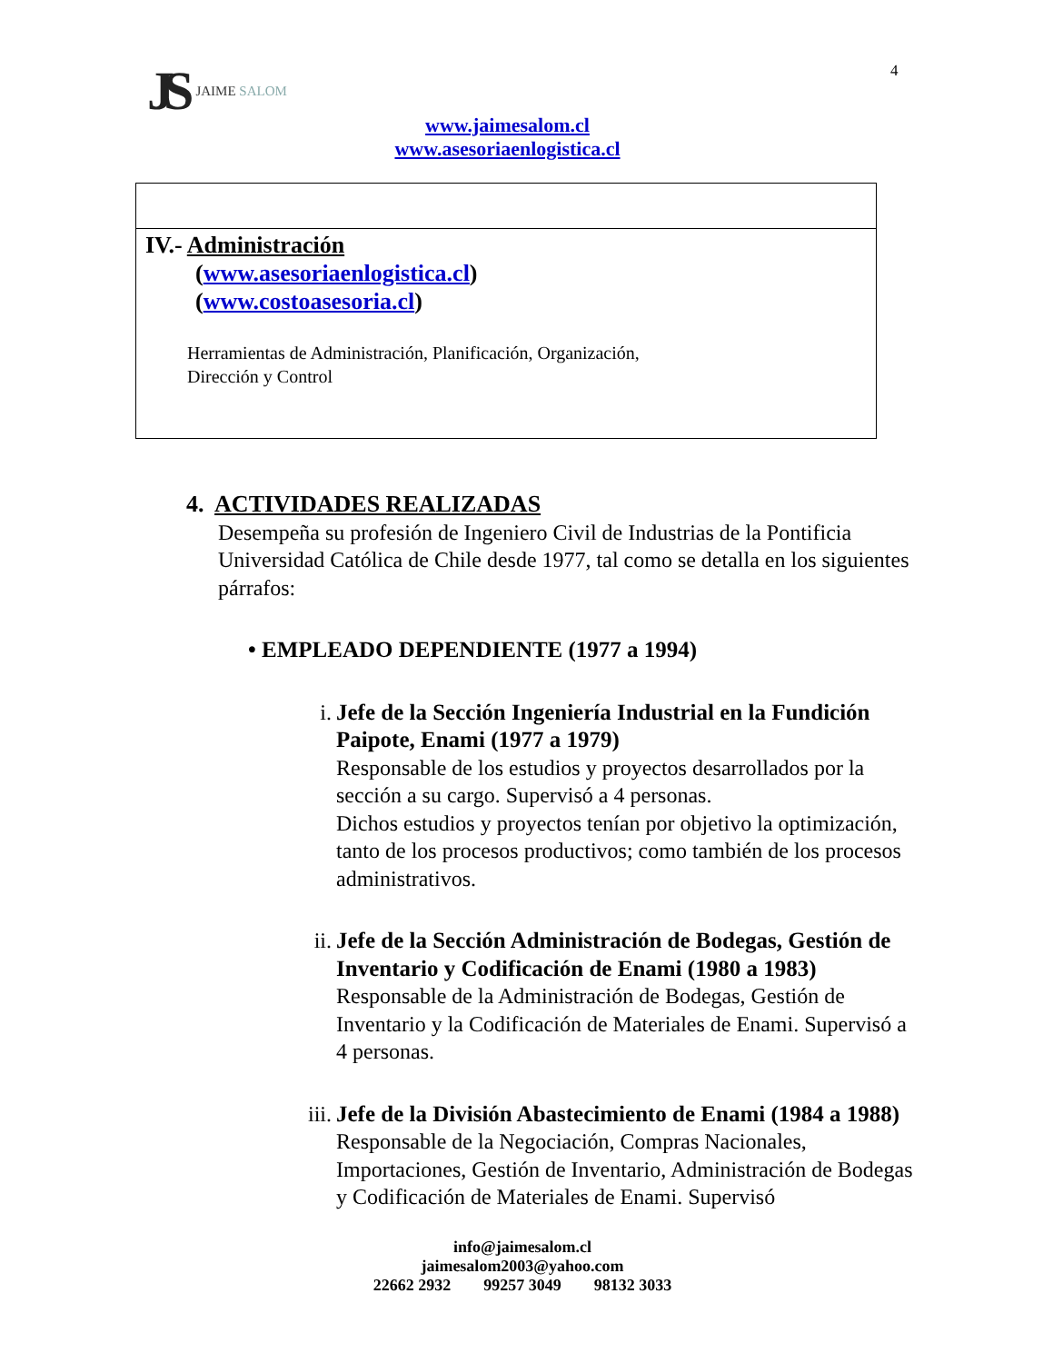JS JAIME SALOM 4
www.jaimesalom.cl
www.asesoriaenlogistica.cl
IV.- Administración
(www.asesoriaenlogistica.cl)
(www.costoasesoria.cl)
Herramientas de Administración, Planificación, Organización,
Dirección y Control
4. ACTIVIDADES REALIZADAS
Desempeña su profesión de Ingeniero Civil de Industrias de la Pontificia Universidad Católica de Chile desde 1977, tal como se detalla en los siguientes párrafos:
• EMPLEADO DEPENDIENTE (1977 a 1994)
i. Jefe de la Sección Ingeniería Industrial en la Fundición Paipote, Enami (1977 a 1979)
Responsable de los estudios y proyectos desarrollados por la sección a su cargo. Supervisó a 4 personas.
Dichos estudios y proyectos tenían por objetivo la optimización, tanto de los procesos productivos; como también de los procesos administrativos.
ii.
Jefe de la Sección Administración de Bodegas, Gestión de Inventario y Codificación de Enami (1980 a 1983)
Responsable de la Administración de Bodegas, Gestión de Inventario y la Codificación de Materiales de Enami. Supervisó a 4 personas.
iii.
Jefe de la División Abastecimiento de Enami (1984 a 1988)
Responsable de la Negociación, Compras Nacionales, Importaciones, Gestión de Inventario, Administración de Bodegas y Codificación de Materiales de Enami. Supervisó
info@jaimesalom.cl
jaimesalom2003@yahoo.com
22662 2932 99257 3049 98132 3033